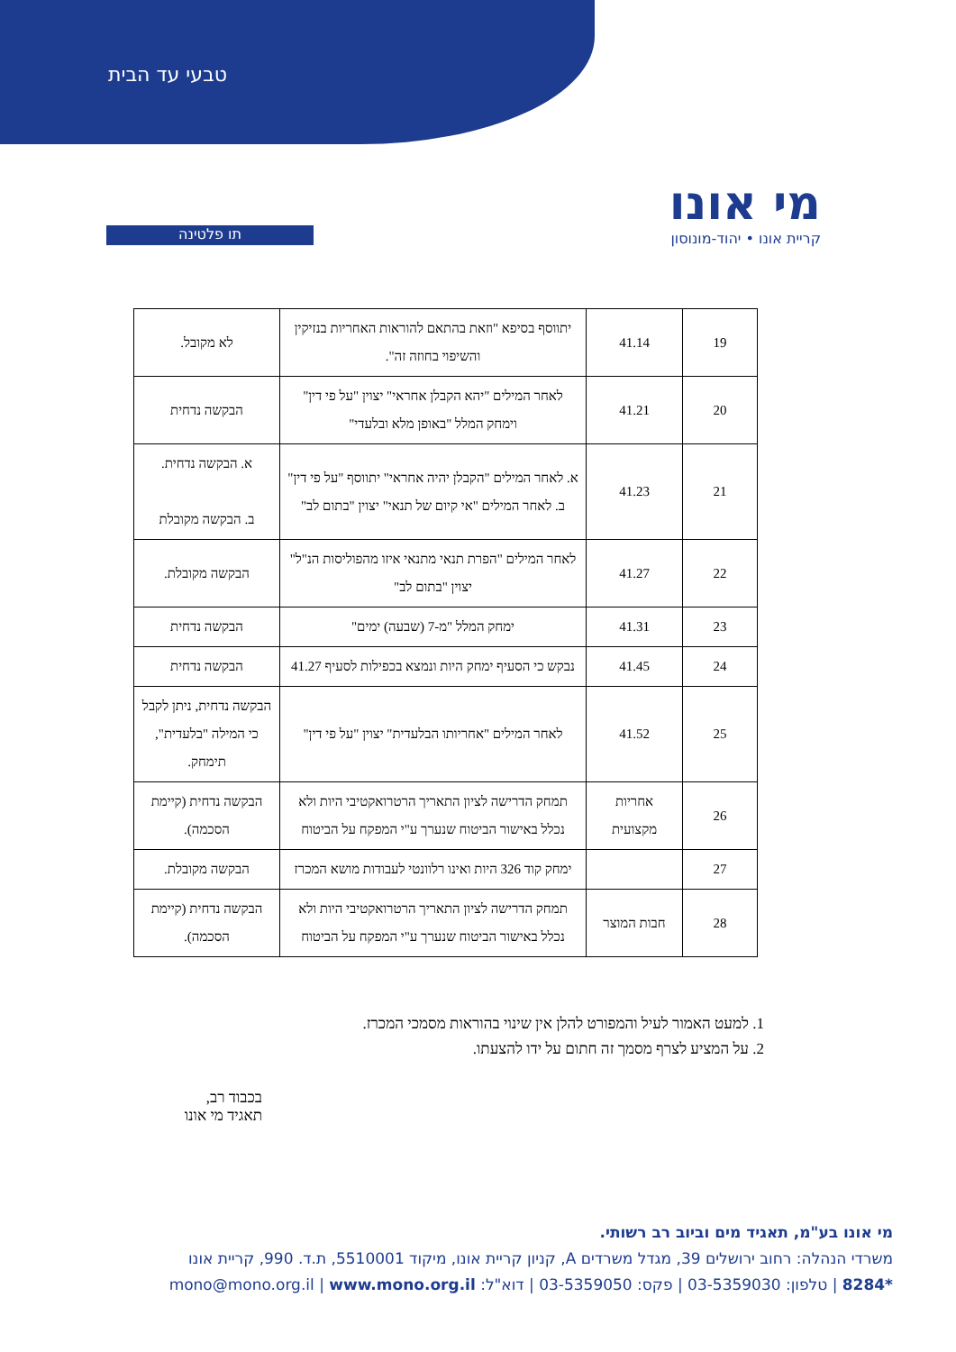טבעי עד הבית
תו פלטינה
מי אונו
קריית אונו • יהוד-מונוסון
| 19 | 41.14 | יתווסף בסיפא "וזאת בהתאם להוראות האחריות בנזיקין והשיפוי בחוזה זה". | לא מקובל. |
| 20 | 41.21 | לאחר המילים "יהא הקבלן אחראי" יצוין "על פי דין" וימחק המלל "באופן מלא ובלעדי" | הבקשה נדחית |
| 21 | 41.23 | א. לאחר המילים "הקבלן יהיה אחראי" יתווסף "על פי דין" ב. לאחר המילים "אי קיום של תנאי" יצוין "בתום לב" | א. הבקשה נדחית. ב. הבקשה מקובלת |
| 22 | 41.27 | לאחר המילים "הפרת תנאי מתנאי איזו מהפוליסות הנ"ל" יצוין "בתום לב" | הבקשה מקובלת. |
| 23 | 41.31 | ימחק המלל "מ-7 (שבעה) ימים" | הבקשה נדחית |
| 24 | 41.45 | נבקש כי הסעיף ימחק היות ונמצא בכפילות לסעיף 41.27 | הבקשה נדחית |
| 25 | 41.52 | לאחר המילים "אחריותו הבלעדית" יצוין "על פי דין" | הבקשה נדחית, ניתן לקבל כי המילה "בלעדית", תימחק. |
| 26 | אחריות מקצועית | תמחק הדרישה לציון התאריך הרטרואקטיבי היות ולא נכלל באישור הביטוח שנערך ע"י המפקח על הביטוח | הבקשה נדחית (קיימת הסכמה). |
| 27 | | ימחק קוד 326 היות ואינו רלוונטי לעבודות מושא המכרז | הבקשה מקובלת. |
| 28 | חבות המוצר | תמחק הדרישה לציון התאריך הרטרואקטיבי היות ולא נכלל באישור הביטוח שנערך ע"י המפקח על הביטוח | הבקשה נדחית (קיימת הסכמה). |
1. למעט האמור לעיל והמפורט להלן אין שינוי בהוראות מסמכי המכרז.
2. על המציע לצרף מסמך זה חתום על ידו להצעתו.
בכבוד רב,
תאגיד מי אונו
מי אונו בע"מ, תאגיד מים וביוב רב רשותי.
משרדי הנהלה: רחוב ירושלים 39, מגדל משרדים A, קניון קריית אונו, מיקוד 5510001, ת.ד. 990, קריית אונו
*8284 | טלפון: 03-5359030 | פקס: 03-5359050 | דוא"ל: mono@mono.org.il | www.mono.org.il